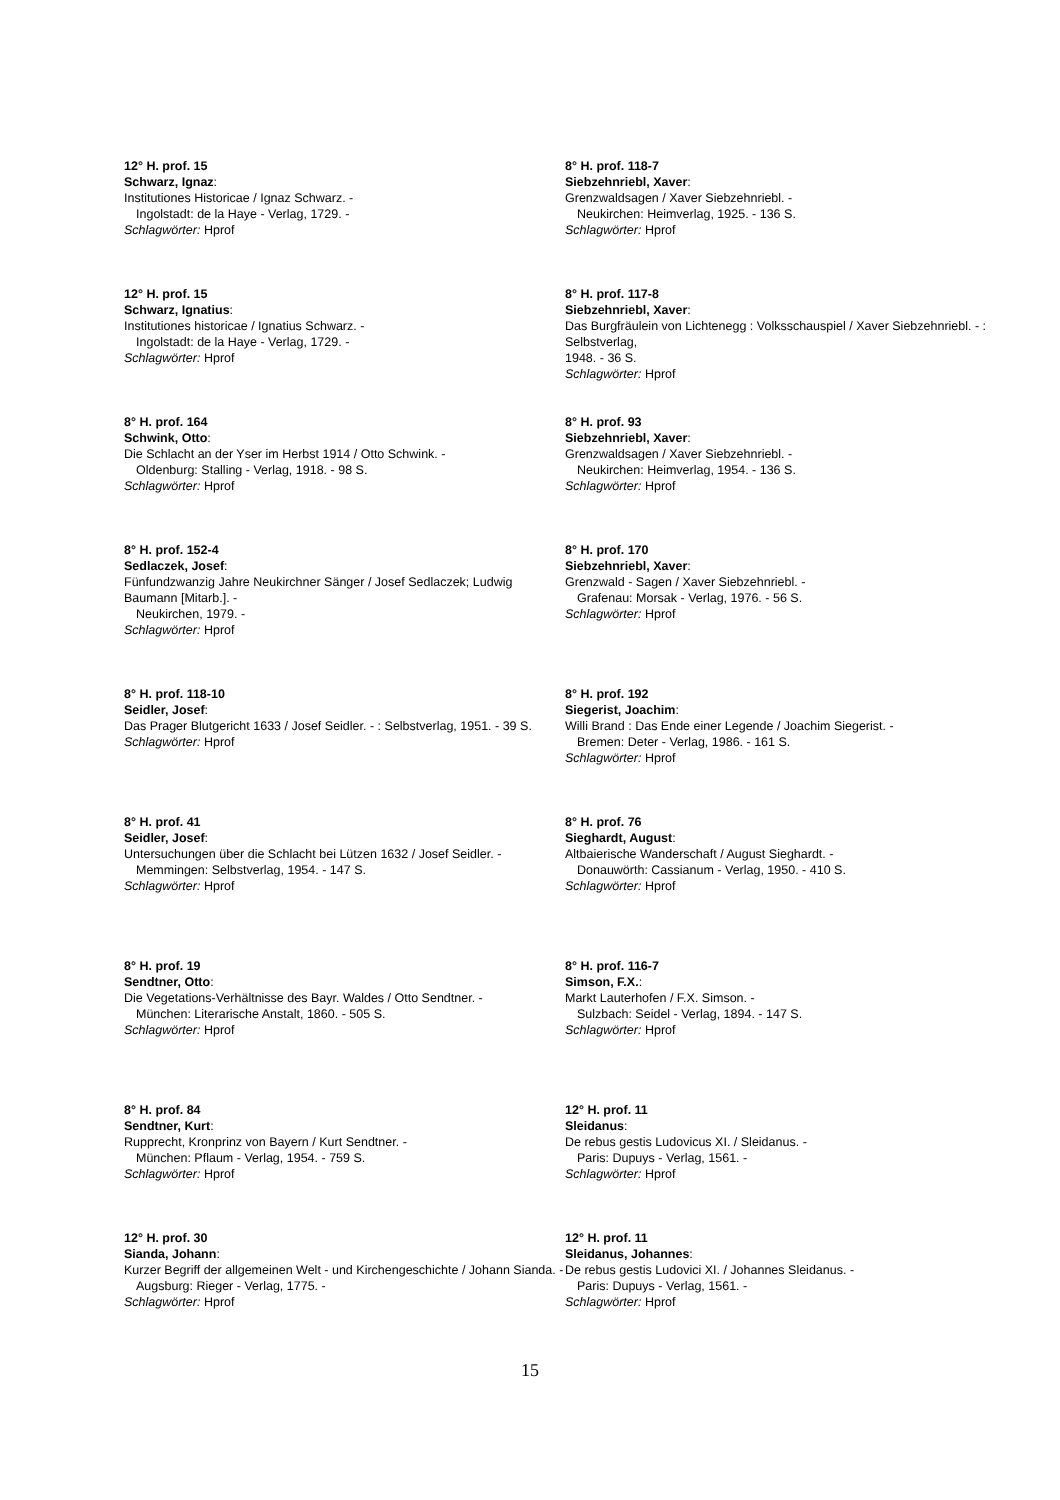12° H. prof. 15
Schwarz, Ignaz:
Institutiones Historicae / Ignaz Schwarz. -
Ingolstadt: de la Haye - Verlag, 1729. -
Schlagwörter: Hprof
12° H. prof. 15
Schwarz, Ignatius:
Institutiones historicae / Ignatius Schwarz. -
Ingolstadt: de la Haye - Verlag, 1729. -
Schlagwörter: Hprof
8° H. prof. 164
Schwink, Otto:
Die Schlacht an der Yser im Herbst 1914 / Otto Schwink. -
Oldenburg: Stalling - Verlag, 1918. - 98 S.
Schlagwörter: Hprof
8° H. prof. 152-4
Sedlaczek, Josef:
Fünfundzwanzig Jahre Neukirchner Sänger / Josef Sedlaczek; Ludwig Baumann [Mitarb.]. -
Neukirchen, 1979. -
Schlagwörter: Hprof
8° H. prof. 118-10
Seidler, Josef:
Das Prager Blutgericht 1633 / Josef Seidler. - : Selbstverlag, 1951. - 39 S.
Schlagwörter: Hprof
8° H. prof. 41
Seidler, Josef:
Untersuchungen über die Schlacht bei Lützen 1632 / Josef Seidler. -
Memmingen: Selbstverlag, 1954. - 147 S.
Schlagwörter: Hprof
8° H. prof. 19
Sendtner, Otto:
Die Vegetations-Verhältnisse des Bayr. Waldes / Otto Sendtner. -
München: Literarische Anstalt, 1860. - 505 S.
Schlagwörter: Hprof
8° H. prof. 84
Sendtner, Kurt:
Rupprecht, Kronprinz von Bayern / Kurt Sendtner. -
München: Pflaum - Verlag, 1954. - 759 S.
Schlagwörter: Hprof
12° H. prof. 30
Sianda, Johann:
Kurzer Begriff der allgemeinen Welt - und Kirchengeschichte / Johann Sianda. -
Augsburg: Rieger - Verlag, 1775. -
Schlagwörter: Hprof
8° H. prof. 118-7
Siebzehnriebl, Xaver:
Grenzwaldsagen / Xaver Siebzehnriebl. -
Neukirchen: Heimverlag, 1925. - 136 S.
Schlagwörter: Hprof
8° H. prof. 117-8
Siebzehnriebl, Xaver:
Das Burgfräulein von Lichtenegg : Volksschauspiel / Xaver Siebzehnriebl. - : Selbstverlag,
1948. - 36 S.
Schlagwörter: Hprof
8° H. prof. 93
Siebzehnriebl, Xaver:
Grenzwaldsagen / Xaver Siebzehnriebl. -
Neukirchen: Heimverlag, 1954. - 136 S.
Schlagwörter: Hprof
8° H. prof. 170
Siebzehnriebl, Xaver:
Grenzwald - Sagen / Xaver Siebzehnriebl. -
Grafenau: Morsak - Verlag, 1976. - 56 S.
Schlagwörter: Hprof
8° H. prof. 192
Siegerist, Joachim:
Willi Brand : Das Ende einer Legende / Joachim Siegerist. -
Bremen: Deter - Verlag, 1986. - 161 S.
Schlagwörter: Hprof
8° H. prof. 76
Sieghardt, August:
Altbaierische Wanderschaft / August Sieghardt. -
Donauwörth: Cassianum - Verlag, 1950. - 410 S.
Schlagwörter: Hprof
8° H. prof. 116-7
Simson, F.X.:
Markt Lauterhofen / F.X. Simson. -
Sulzbach: Seidel - Verlag, 1894. - 147 S.
Schlagwörter: Hprof
12° H. prof. 11
Sleidanus:
De rebus gestis Ludovicus XI. / Sleidanus. -
Paris: Dupuys - Verlag, 1561. -
Schlagwörter: Hprof
12° H. prof. 11
Sleidanus, Johannes:
De rebus gestis Ludovici XI. / Johannes Sleidanus. -
Paris: Dupuys - Verlag, 1561. -
Schlagwörter: Hprof
15